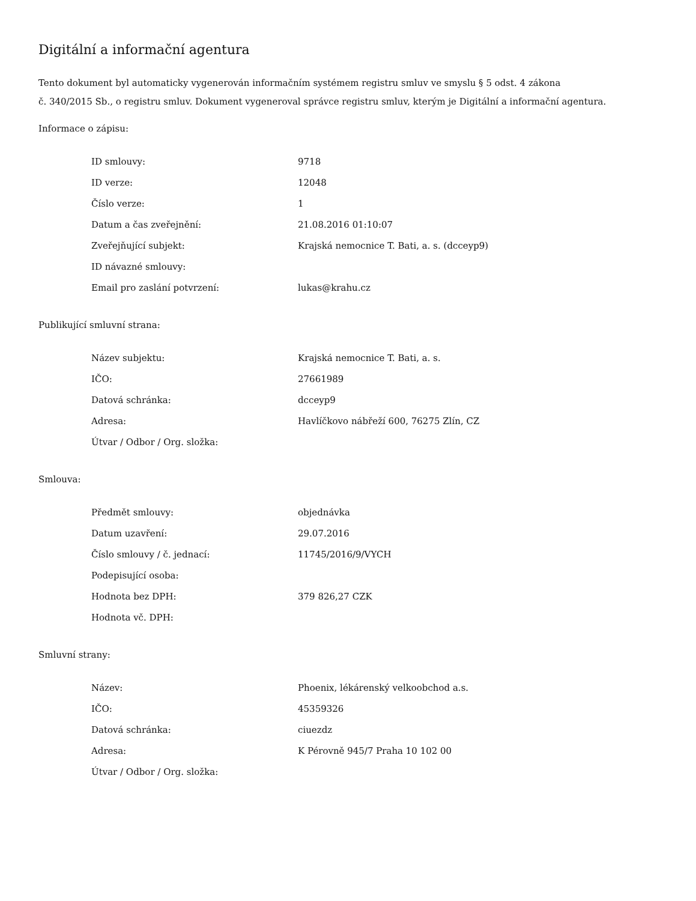Digitální a informační agentura
Tento dokument byl automaticky vygenerován informačním systémem registru smluv ve smyslu § 5 odst. 4 zákona
č. 340/2015 Sb., o registru smluv. Dokument vygeneroval správce registru smluv, kterým je Digitální a informační agentura.
Informace o zápisu:
| ID smlouvy: | 9718 |
| ID verze: | 12048 |
| Číslo verze: | 1 |
| Datum a čas zveřejnění: | 21.08.2016 01:10:07 |
| Zveřejňující subjekt: | Krajská nemocnice T. Bati, a. s. (dcceyp9) |
| ID návazné smlouvy: | |
| Email pro zaslání potvrzení: | lukas@krahu.cz |
Publikující smluvní strana:
| Název subjektu: | Krajská nemocnice T. Bati, a. s. |
| IČO: | 27661989 |
| Datová schránka: | dcceyp9 |
| Adresa: | Havlíčkovo nábřeží 600, 76275 Zlín, CZ |
| Útvar / Odbor / Org. složka: | |
Smlouva:
| Předmět smlouvy: | objednávka |
| Datum uzavření: | 29.07.2016 |
| Číslo smlouvy / č. jednací: | 11745/2016/9/VYCH |
| Podepisující osoba: | |
| Hodnota bez DPH: | 379 826,27 CZK |
| Hodnota vč. DPH: | |
Smluvní strany:
| Název: | Phoenix, lékárenský velkoobchod a.s. |
| IČO: | 45359326 |
| Datová schránka: | ciuezdz |
| Adresa: | K Pérovně 945/7 Praha 10 102 00 |
| Útvar / Odbor / Org. složka: | |